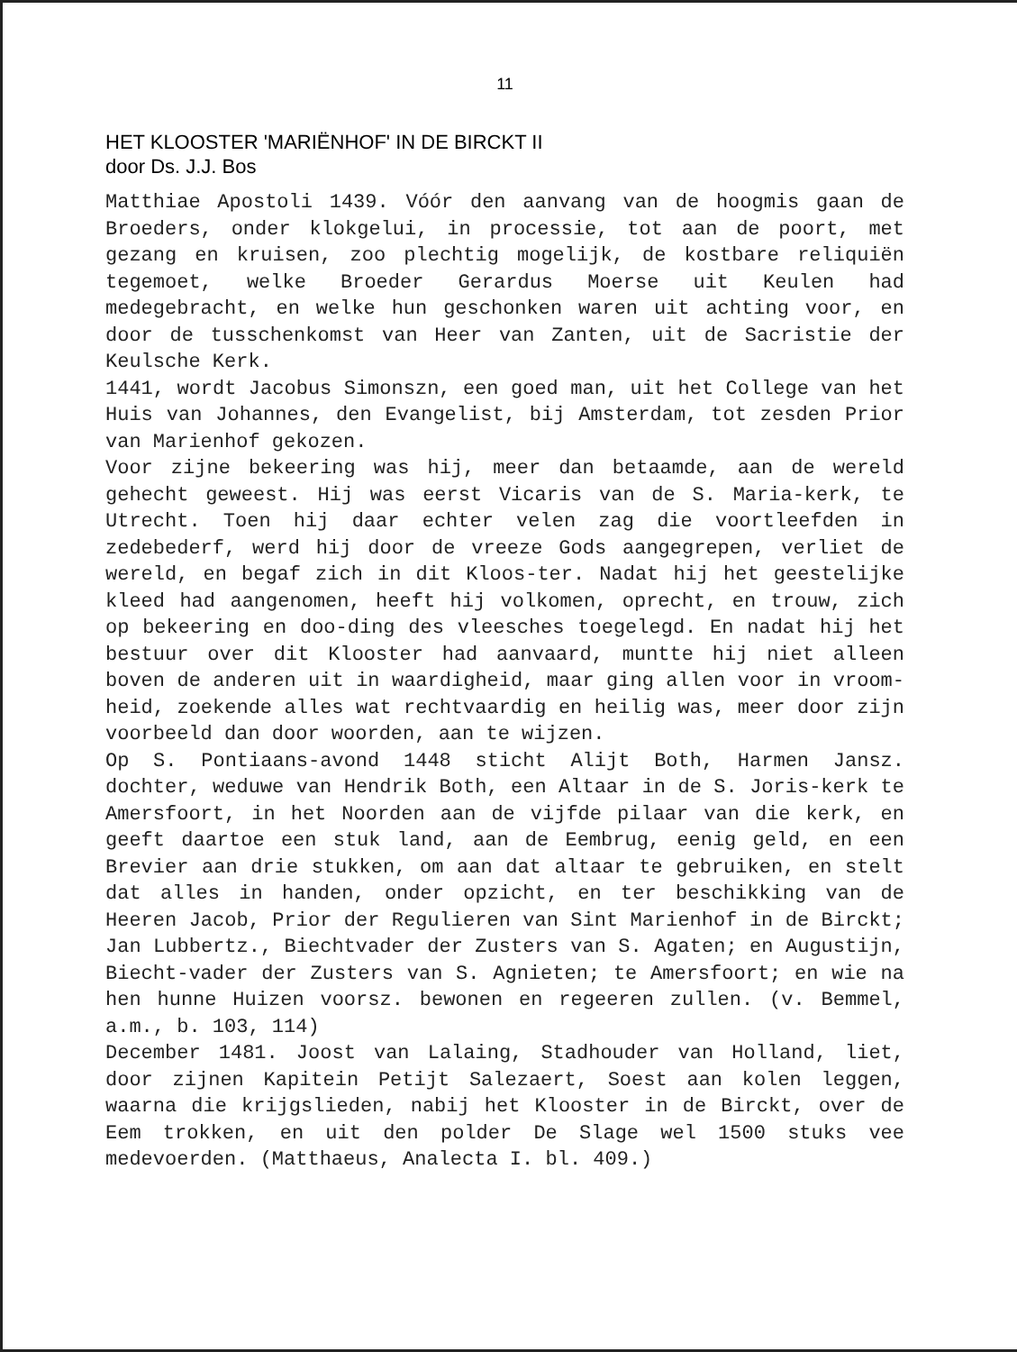11
HET KLOOSTER 'MARIËNHOF' IN DE BIRCKT II
door Ds. J.J. Bos
Matthiae Apostoli 1439. Vóór den aanvang van de hoogmis gaan de Broeders, onder klokgelui, in processie, tot aan de poort, met gezang en kruisen, zoo plechtig mogelijk, de kostbare reliquiën tegemoet, welke Broeder Gerardus Moerse uit Keulen had medegebracht, en welke hun geschonken waren uit achting voor, en door de tusschenkomst van Heer van Zanten, uit de Sacristie der Keulsche Kerk.
1441, wordt Jacobus Simonszn, een goed man, uit het College van het Huis van Johannes, den Evangelist, bij Amsterdam, tot zesden Prior van Marienhof gekozen.
Voor zijne bekeering was hij, meer dan betaamde, aan de wereld gehecht geweest. Hij was eerst Vicaris van de S. Maria-kerk, te Utrecht. Toen hij daar echter velen zag die voortleefden in zedebederf, werd hij door de vreeze Gods aangegrepen, verliet de wereld, en begaf zich in dit Kloos-ter. Nadat hij het geestelijke kleed had aangenomen, heeft hij volkomen, oprecht, en trouw, zich op bekeering en doo-ding des vleesches toegelegd. En nadat hij het bestuur over dit Klooster had aanvaard, muntte hij niet alleen boven de anderen uit in waardigheid, maar ging allen voor in vroom-heid, zoekende alles wat rechtvaardig en heilig was, meer door zijn voorbeeld dan door woorden, aan te wijzen.
Op S. Pontiaans-avond 1448 sticht Alijt Both, Harmen Jansz. dochter, weduwe van Hendrik Both, een Altaar in de S. Joris-kerk te Amersfoort, in het Noorden aan de vijfde pilaar van die kerk, en geeft daartoe een stuk land, aan de Eembrug, eenig geld, en een Brevier aan drie stukken, om aan dat altaar te gebruiken, en stelt dat alles in handen, onder opzicht, en ter beschikking van de Heeren Jacob, Prior der Regulieren van Sint Marienhof in de Birckt; Jan Lubbertz., Biechtvader der Zusters van S. Agaten; en Augustijn, Biecht-vader der Zusters van S. Agnieten; te Amersfoort; en wie na hen hunne Huizen voorsz. bewonen en regeeren zullen. (v. Bemmel, a.m., b. 103, 114)
December 1481. Joost van Lalaing, Stadhouder van Holland, liet, door zijnen Kapitein Petijt Salezaert, Soest aan kolen leggen, waarna die krijgslieden, nabij het Klooster in de Birckt, over de Eem trokken, en uit den polder De Slage wel 1500 stuks vee medevoerden. (Matthaeus, Analecta I. bl. 409.)